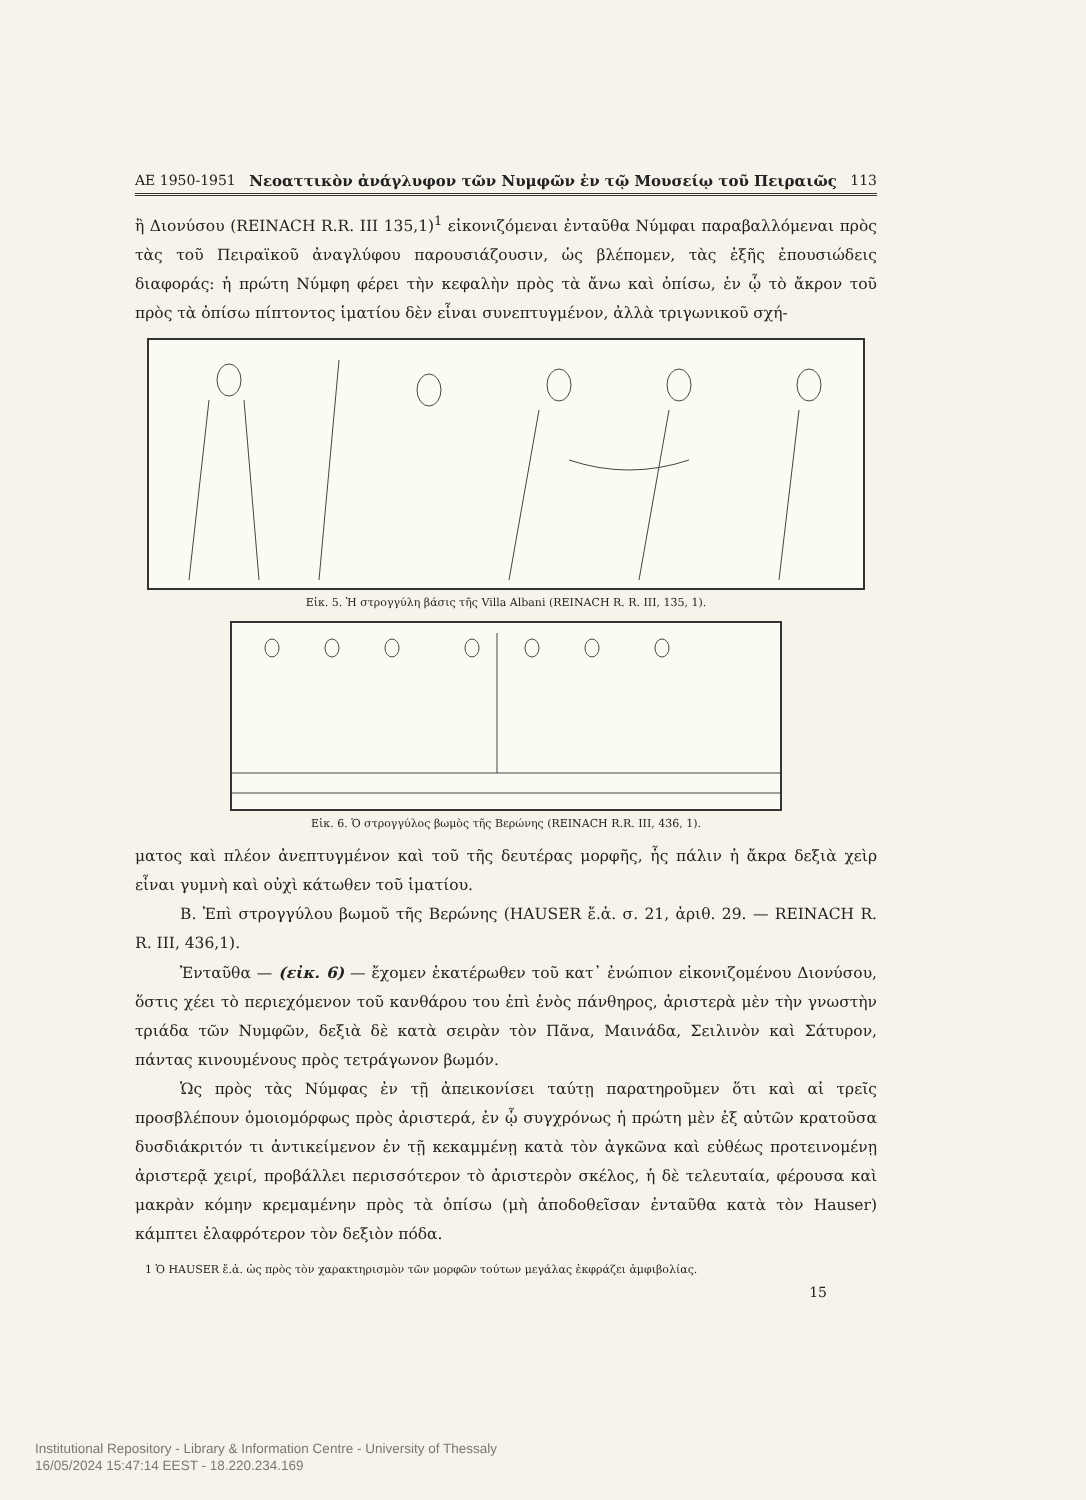ΑΕ 1950-1951 Νεοαττικὸν ἀνάγλυφον τῶν Νυμφῶν ἐν τῷ Μουσείῳ τοῦ Πειραιῶς 113
ἢ Διονύσου (REINACH R.R. III 135,1)<sup>1</sup> εἰκονιζόμεναι ἐνταῦθα Νύμφαι παραβαλλόμεναι πρὸς τὰς τοῦ Πειραϊκοῦ ἀναγλύφου παρουσιάζουσιν, ὡς βλέπομεν, τὰς ἑξῆς ἐπουσιώδεις διαφοράς: ἡ πρώτη Νύμφη φέρει τὴν κεφαλὴν πρὸς τὰ ἄνω καὶ ὀπίσω, ἐν ᾧ τὸ ἄκρον τοῦ πρὸς τὰ ὀπίσω πίπτοντος ἱματίου δὲν εἶναι συνεπτυγμένον, ἀλλὰ τριγωνικοῦ σχή-
Εἰκ. 5. Ἡ στρογγύλη βάσις τῆς Villa Albani (REINACH R. R. III, 135, 1).
Εἰκ. 6. Ὁ στρογγύλος βωμὸς τῆς Βερώνης (REINACH R.R. III, 436, 1).
ματος καὶ πλέον ἀνεπτυγμένον καὶ τοῦ τῆς δευτέρας μορφῆς, ἧς πάλιν ἡ ἄκρα δεξιὰ χεὶρ εἶναι γυμνὴ καὶ οὐχὶ κάτωθεν τοῦ ἱματίου.
Β. Ἐπὶ στρογγύλου βωμοῦ τῆς Βερώνης (HAUSER ἔ.ἀ. σ. 21, ἀριθ. 29. — REINACH R. R. III, 436,1).
Ἐνταῦθα — (εἰκ. 6) — ἔχομεν ἑκατέρωθεν τοῦ κατ᾽ ἐνώπιον εἰκονιζομένου Διονύσου, ὅστις χέει τὸ περιεχόμενον τοῦ κανθάρου του ἐπὶ ἑνὸς πάνθηρος, ἀριστερὰ μὲν τὴν γνωστὴν τριάδα τῶν Νυμφῶν, δεξιὰ δὲ κατὰ σειρὰν τὸν Πᾶνα, Μαινάδα, Σειλινὸν καὶ Σάτυρον, πάντας κινουμένους πρὸς τετράγωνον βωμόν.
Ὡς πρὸς τὰς Νύμφας ἐν τῇ ἀπεικονίσει ταύτῃ παρατηροῦμεν ὅτι καὶ αἱ τρεῖς προσβλέπουν ὁμοιομόρφως πρὸς ἀριστερά, ἐν ᾧ συγχρόνως ἡ πρώτη μὲν ἐξ αὐτῶν κρατοῦσα δυσδιάκριτόν τι ἀντικείμενον ἐν τῇ κεκαμμένῃ κατὰ τὸν ἀγκῶνα καὶ εὐθέως προτεινομένῃ ἀριστερᾷ χειρί, προβάλλει περισσότερον τὸ ἀριστερὸν σκέλος, ἡ δὲ τελευταία, φέρουσα καὶ μακρὰν κόμην κρεμαμένην πρὸς τὰ ὀπίσω (μὴ ἀποδοθεῖσαν ἐνταῦθα κατὰ τὸν Hauser) κάμπτει ἐλαφρότερον τὸν δεξιὸν πόδα.
1 Ὁ HAUSER ἔ.ἀ. ὡς πρὸς τὸν χαρακτηρισμὸν τῶν μορφῶν τούτων μεγάλας ἐκφράζει ἀμφιβολίας.
15
Institutional Repository - Library & Information Centre - University of Thessaly
16/05/2024 15:47:14 EEST - 18.220.234.169